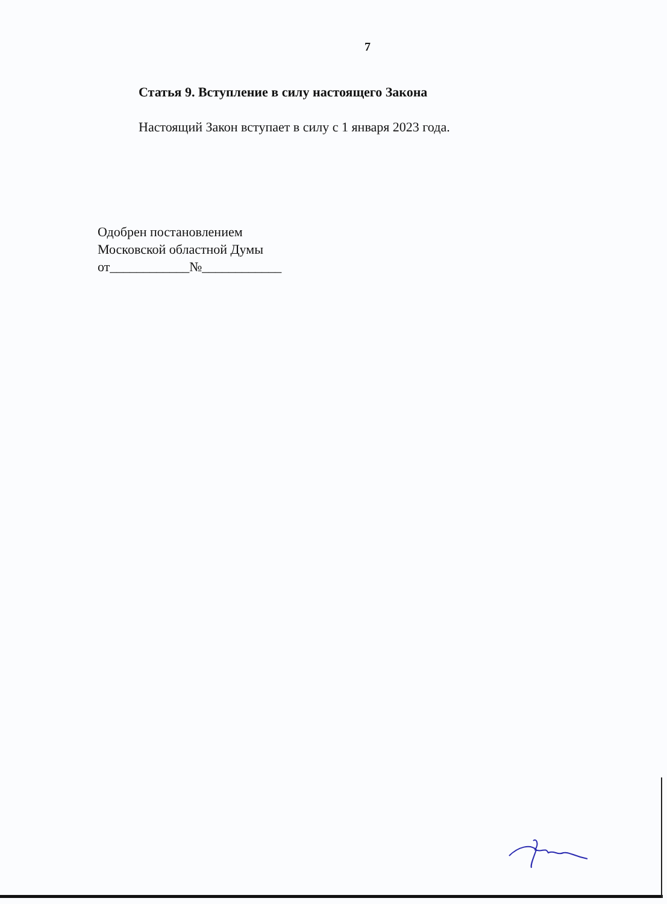7
Статья 9. Вступление в силу настоящего Закона
Настоящий Закон вступает в силу с 1 января 2023 года.
Одобрен постановлением
Московской областной Думы
от____________№____________